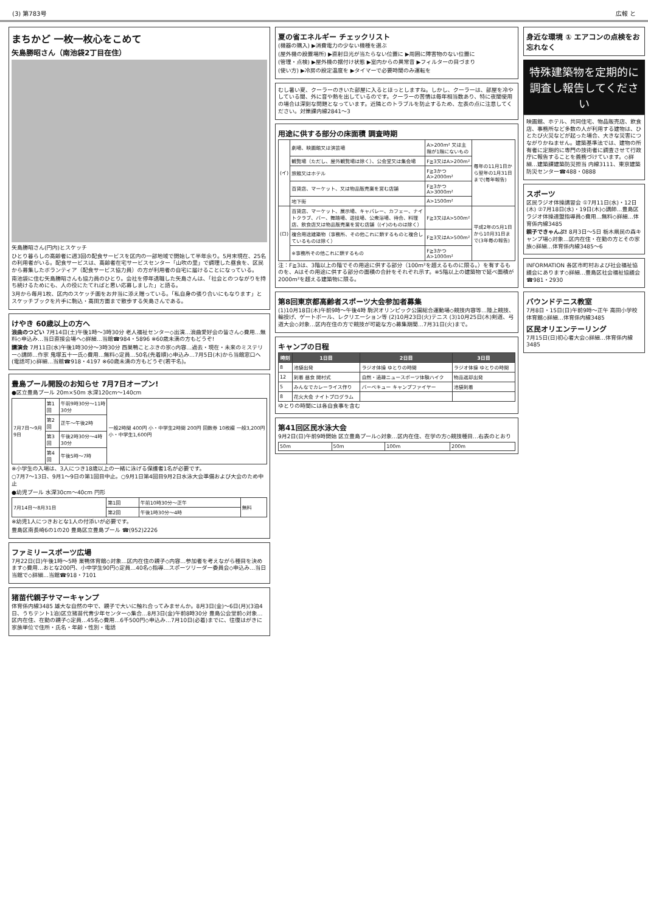(3) 第783号 広報 と
まちかど 一枚一枚心をこめて
矢島勝昭さん（南池袋2丁目在住）
矢島勝昭さん(円内)とスケッチ
ひとり暮らしの高齢者に週3回の配食サービスを区内の一部地域で開始して半年余り。5月末現在、25名の利用者がいる。配食サービスは、高齢者在宅サービスセンター「山吹の里」で調理した昼食を、区民から募集したボランティア（配食サービス協力員）の方が利用者の自宅に届けることになっている。
南池袋に住む矢島勝昭さんも協力員のひとり。会社を停年退職した矢島さんは、「社会とのつながりを持ち続けるためにも、人の役にたてればと思い応募しました」と語る。
3月から毎月1枚、区内のスケッチ画をお弁当に添え贈っている。「私自身の張り合いにもなります」とスケッチブックを片手に駒込・高田方面まで散歩する矢島さんである。
けやき 60歳以上の方へ
浪曲のつどい 7月14日(土)午後1時〜3時30分 老人福祉センター◇出演…浪曲愛好会の皆さん◇費用…無料◇申込み…当日直接会場へ◇詳細…当館☎984・5896 ※60歳未満の方もどうぞ!
講演会 7月11日(水)午後1時30分〜3時30分 西巣鴨ことぶきの家◇内容…過去・現在・未来のミステリー◇講師…作家 鬼塚五十一氏◇費用…無料◇定員…50名(先着順)◇申込み…7月5日(木)から当館窓口へ(電話可)◇詳細…当館☎918・4197 ※60歳未満の方もどうぞ(若干名)。
豊島プール開設のお知らせ 7月7日オープン!
●区立豊島プール 20m×50m 水深120cm〜140cm
| 7月7日〜9月9日 | 第1回 | 午前9時30分〜11時30分 | 一般2時間 400円 小・中学生2時間 200円 回数券 10枚綴 一般3,200円 小・中学生1,600円 |
| | 第2回 | 正午〜午後2時 | |
| | 第3回 | 午後2時30分〜4時30分 | |
| | 第4回 | 午後5時〜7時 | |
※小学生の入場は、3人につき18歳以上の一緒に泳げる保護者1名が必要です。
○7月7〜13日、9月1〜9日の第1回目中止。○9月1日第4回目9月2日水泳大会準備および大会のため中止
●幼児プール 水深30cm〜40cm 円形
| 7月14日〜8月31日 | 第1回 | 午前10時30分〜正午 | 無料 |
| | 第2回 | 午後1時30分〜4時 | |
※幼児1人につきおとな1人の付添いが必要です。
豊島区南長崎6の1の20 豊島区立豊島プール ☎(952)2226
ファミリースポーツ広場
7月22日(日)午後1時〜5時 巣鴨体育館◇対象…区内在住の親子◇内容…参加者を考えながら種目を決めます◇費用…おとな200円、小中学生90円◇定員…40名◇指導…スポーツリーダー委員会◇申込み…当日当館で◇詳細…当館☎918・7101
猪苗代親子サマーキャンプ
体育係内線3485 雄大な自然の中で、親子で大いに触れ合ってみませんか。8月3日(金)〜6日(月)(3泊4日、うちテント1泊)区立猪苗代青少年センター◇集合…8月3日(金)午前8時30分 豊島公会堂前◇対象…区内在住、在勤の親子◇定員…45名◇費用…6千500円◇申込み…7月10日(必着)までに、往復はがきに家族単位で住所・氏名・年齢・性別・電話
夏の省エネルギー チェックリスト
(機器の購入) ▶消費電力の少ない機種を選ぶ
(屋外機の設置場所) ▶直射日光が当たらない位置に ▶周囲に障害物のない位置に
(管理・点検) ▶屋外機の据付け状態 ▶室内からの異常音 ▶フィルターの目づまり
(使い方) ▶冷房の設定温度を ▶タイマーで必要時間のみ運転を
むし暑い夏、クーラーのきいた部屋に入るとほっとしますね。しかし、クーラーは、部屋を冷やしている間、外に音や熱を出しているのです。クーラーの苦情は毎年相当数あり、特に夜間使用の場合は深刻な問題となっています。近隣とのトラブルを防止するため、左表の点に注意してください。対策課内線2841〜3
用途に供する部分の床面積 調査時期
| (イ) | 劇場、映画館又は演芸場 | A>200m² 又は主階が1階にないもの | 毎年の11月1日から翌年の1月31日まで(毎年報告) |
| | 観覧場（ただし、屋外観覧場は除く）、公会堂又は集会場 | F≧3又はA>200m² | |
| | 旅館又はホテル | F≧3かつA>2000m² | |
| | 百貨店、マーケット、又は物品販売業を営む店舗 | F≧3かつA>3000m² | |
| | 地下街 | A>1500m² | |
| (ロ) | 百貨店、マーケット、展示場、キャバレー、カフェー、ナイトクラブ、バー、舞踏場、遊技場、公衆浴場、待合、料理店、飲食店又は物品販売業を営む店舗（(イ)のものは除く） | F≧3又はA>500m² | 平成2年の5月1日から10月31日まで(3年毎の報告) |
| | 複合用途建築物（事務所、その他これに類するものと複合しているものは除く） | F≧3又はA>500m² | |
| | ※事務所その他これに類するもの | F≧3かつA>1000m² | |
注：F≧3は、3階以上の階でその用途に供する部分（100m²を超えるものに限る。）を有するものを、Aはその用途に供する部分の面積の合計をそれぞれ示す。※5階以上の建築物で延べ面積が2000m²を超える建築物に限る。
第8回東京都高齢者スポーツ大会参加者募集
(1)10月18日(木)午前9時〜午後4時 駒沢オリンピック公園総合運動場◇競技内容等…陸上競技、輪投げ、ゲートボール、レクリエーション等 (2)10月23日(火)テニス (3)10月25日(木)剣道、弓道大会◇対象…区内在住の方で競技が可能な方◇募集期間…7月31日(火)まで。
キャンプの日程
| 時刻 | 1日目 | 2日目 | 3日目 |
| --- | --- | --- | --- |
| 8 | 池袋出発 | ラジオ体操 ゆとりの時間 | ラジオ体操 ゆとりの時間 |
| 12 | 到着 昼食 開村式 | 自然・過疎ニュースポーツ体験ハイク | 物品返却出発 |
| 5 | みんなでカレーライス作り | バーベキュー キャンプファイヤー | 池袋到着 |
| 8 | 花火大会 ナイトプログラム | | |
ゆとりの時間には各自食事を含む
第41回区民水泳大会
9月2日(日)午前9時開始 区立豊島プール◇対象…区内在住、在学の方◇競技種目…右表のとおり
| 50m | 50m | 100m | 200m |
身近な環境 ① エアコンの点検をお忘れなく
特殊建築物を定期的に調査し報告してください
映画館、ホテル、共同住宅、物品販売店、飲食店、事務所など多数の人が利用する建物は、ひとたび火災などが起った場合、大きな災害につながりかねません。建築基準法では、建物の所有者に定期的に専門の技術者に調査させて行政庁に報告することを義務づけています。◇詳細…建築課建築防災担当 内線3111、東京建築防災センター☎488・0888
スポーツ
区民ラジオ体操講習会 ①7月11日(水)・12日(木) ②7月18日(水)・19日(木)◇講師…豊島区ラジオ体操連盟指導員◇費用…無料◇詳細…体育係内線3485
親子できゃんぷ! 8月3日〜5日 栃木県民の森キャンプ場◇対象…区内在住・在勤の方とその家族◇詳細…体育係内線3485〜6
INFORMATION 各区市町村および社会福祉協議会にあります◇詳細…豊島区社会福祉協議会☎981・2930
バウンドテニス教室
7月8日・15日(日)午前9時〜正午 高田小学校体育館◇詳細…体育係内線3485
区民オリエンテーリング
7月15日(日)初心者大会◇詳細…体育係内線3485